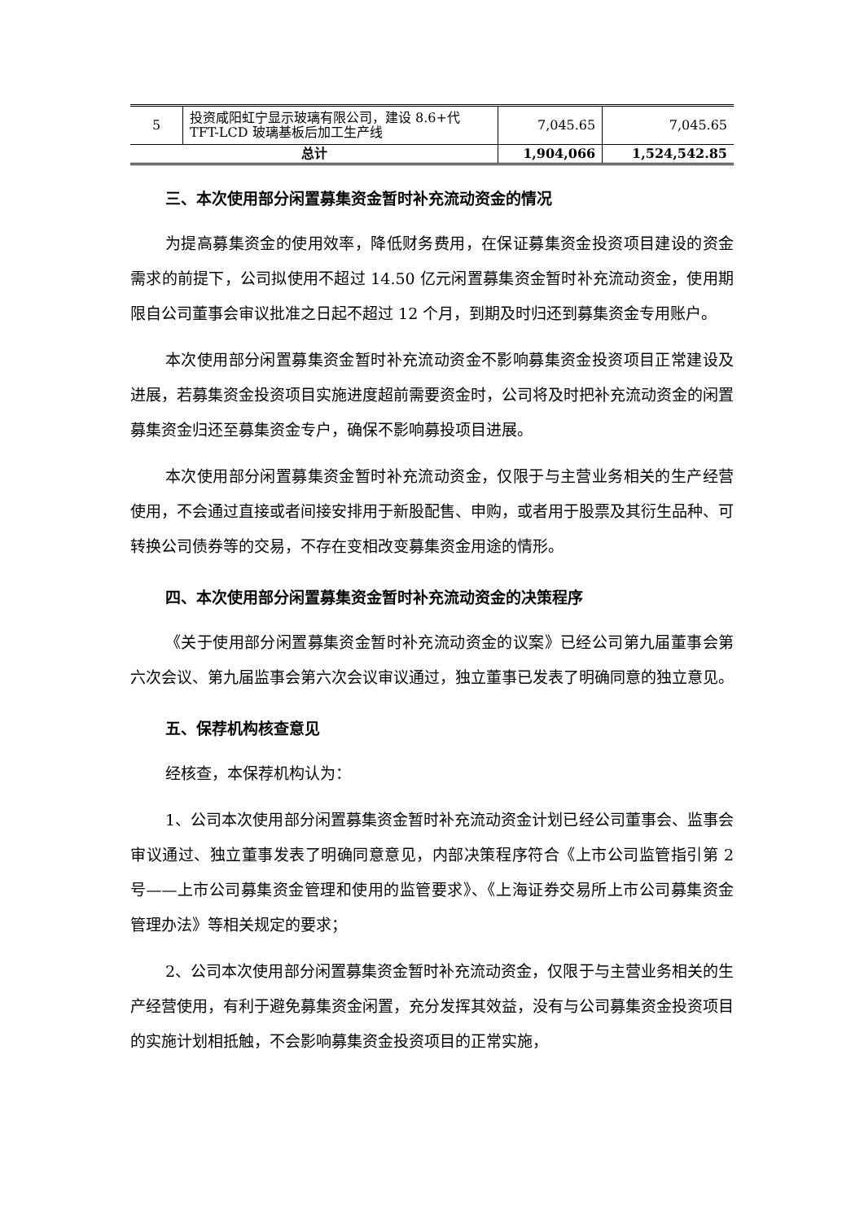| 5 | 投资咸阳虹宁显示玻璃有限公司，建设 8.6+代 TFT-LCD 玻璃基板后加工生产线 | 7,045.65 | 7,045.65 |
| 总计 | | 1,904,066 | 1,524,542.85 |
三、本次使用部分闲置募集资金暂时补充流动资金的情况
为提高募集资金的使用效率，降低财务费用，在保证募集资金投资项目建设的资金需求的前提下，公司拟使用不超过 14.50 亿元闲置募集资金暂时补充流动资金，使用期限自公司董事会审议批准之日起不超过 12 个月，到期及时归还到募集资金专用账户。
本次使用部分闲置募集资金暂时补充流动资金不影响募集资金投资项目正常建设及进展，若募集资金投资项目实施进度超前需要资金时，公司将及时把补充流动资金的闲置募集资金归还至募集资金专户，确保不影响募投项目进展。
本次使用部分闲置募集资金暂时补充流动资金，仅限于与主营业务相关的生产经营使用，不会通过直接或者间接安排用于新股配售、申购，或者用于股票及其衍生品种、可转换公司债券等的交易，不存在变相改变募集资金用途的情形。
四、本次使用部分闲置募集资金暂时补充流动资金的决策程序
《关于使用部分闲置募集资金暂时补充流动资金的议案》已经公司第九届董事会第六次会议、第九届监事会第六次会议审议通过，独立董事已发表了明确同意的独立意见。
五、保荐机构核查意见
经核查，本保荐机构认为：
1、公司本次使用部分闲置募集资金暂时补充流动资金计划已经公司董事会、监事会审议通过、独立董事发表了明确同意意见，内部决策程序符合《上市公司监管指引第 2 号——上市公司募集资金管理和使用的监管要求》、《上海证券交易所上市公司募集资金管理办法》等相关规定的要求；
2、公司本次使用部分闲置募集资金暂时补充流动资金，仅限于与主营业务相关的生产经营使用，有利于避免募集资金闲置，充分发挥其效益，没有与公司募集资金投资项目的实施计划相抵触，不会影响募集资金投资项目的正常实施，